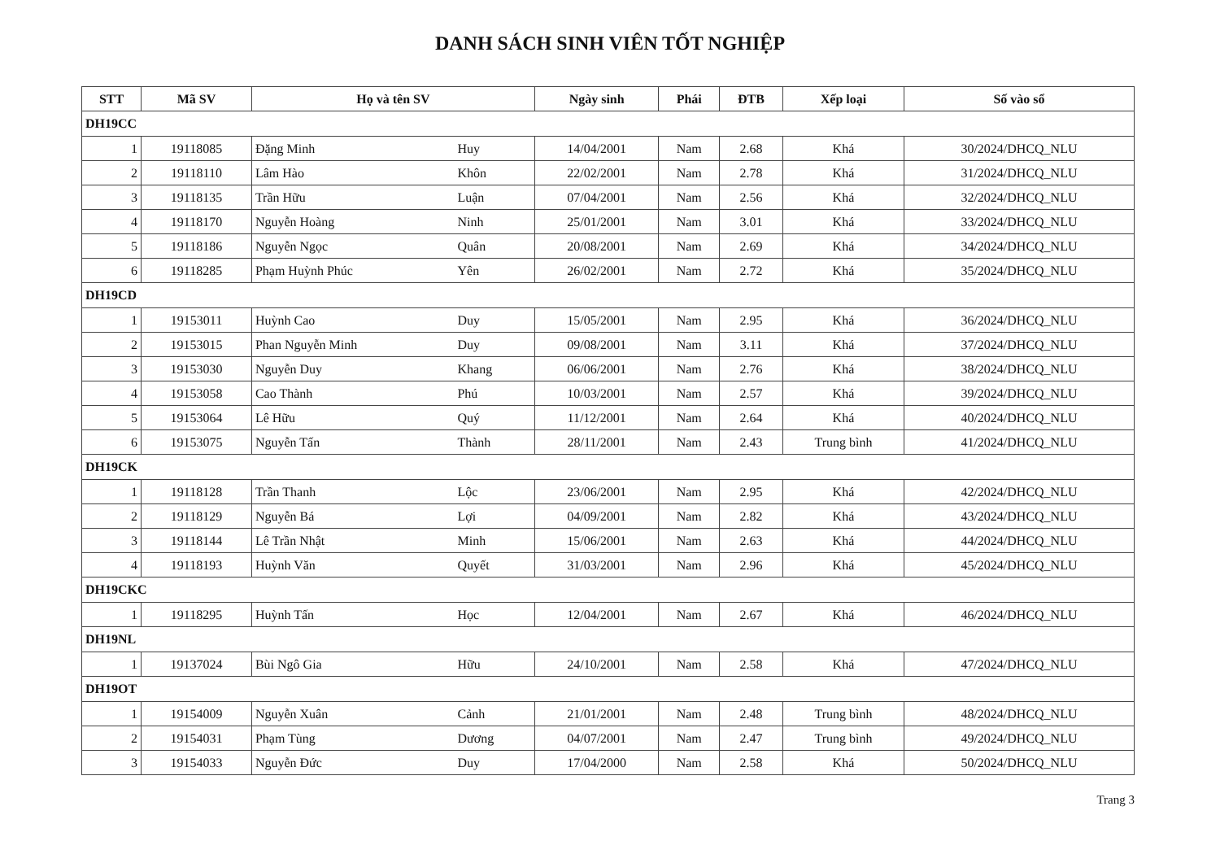DANH SÁCH SINH VIÊN TỐT NGHIỆP
| STT | Mã SV | Họ và tên SV | | Ngày sinh | Phái | ĐTB | Xếp loại | Số vào sổ |
| --- | --- | --- | --- | --- | --- | --- | --- | --- |
| DH19CC | | | | | | | | |
| 1 | 19118085 | Đặng Minh | Huy | 14/04/2001 | Nam | 2.68 | Khá | 30/2024/DHCQ_NLU |
| 2 | 19118110 | Lâm Hào | Khôn | 22/02/2001 | Nam | 2.78 | Khá | 31/2024/DHCQ_NLU |
| 3 | 19118135 | Trần Hữu | Luận | 07/04/2001 | Nam | 2.56 | Khá | 32/2024/DHCQ_NLU |
| 4 | 19118170 | Nguyễn Hoàng | Ninh | 25/01/2001 | Nam | 3.01 | Khá | 33/2024/DHCQ_NLU |
| 5 | 19118186 | Nguyễn Ngọc | Quân | 20/08/2001 | Nam | 2.69 | Khá | 34/2024/DHCQ_NLU |
| 6 | 19118285 | Phạm Huỳnh Phúc | Yên | 26/02/2001 | Nam | 2.72 | Khá | 35/2024/DHCQ_NLU |
| DH19CD | | | | | | | | |
| 1 | 19153011 | Huỳnh Cao | Duy | 15/05/2001 | Nam | 2.95 | Khá | 36/2024/DHCQ_NLU |
| 2 | 19153015 | Phan Nguyễn Minh | Duy | 09/08/2001 | Nam | 3.11 | Khá | 37/2024/DHCQ_NLU |
| 3 | 19153030 | Nguyễn Duy | Khang | 06/06/2001 | Nam | 2.76 | Khá | 38/2024/DHCQ_NLU |
| 4 | 19153058 | Cao Thành | Phú | 10/03/2001 | Nam | 2.57 | Khá | 39/2024/DHCQ_NLU |
| 5 | 19153064 | Lê Hữu | Quý | 11/12/2001 | Nam | 2.64 | Khá | 40/2024/DHCQ_NLU |
| 6 | 19153075 | Nguyễn Tấn | Thành | 28/11/2001 | Nam | 2.43 | Trung bình | 41/2024/DHCQ_NLU |
| DH19CK | | | | | | | | |
| 1 | 19118128 | Trần Thanh | Lộc | 23/06/2001 | Nam | 2.95 | Khá | 42/2024/DHCQ_NLU |
| 2 | 19118129 | Nguyễn Bá | Lợi | 04/09/2001 | Nam | 2.82 | Khá | 43/2024/DHCQ_NLU |
| 3 | 19118144 | Lê Trần Nhật | Minh | 15/06/2001 | Nam | 2.63 | Khá | 44/2024/DHCQ_NLU |
| 4 | 19118193 | Huỳnh Văn | Quyết | 31/03/2001 | Nam | 2.96 | Khá | 45/2024/DHCQ_NLU |
| DH19CKC | | | | | | | | |
| 1 | 19118295 | Huỳnh Tấn | Học | 12/04/2001 | Nam | 2.67 | Khá | 46/2024/DHCQ_NLU |
| DH19NL | | | | | | | | |
| 1 | 19137024 | Bùi Ngô Gia | Hữu | 24/10/2001 | Nam | 2.58 | Khá | 47/2024/DHCQ_NLU |
| DH19OT | | | | | | | | |
| 1 | 19154009 | Nguyễn Xuân | Cảnh | 21/01/2001 | Nam | 2.48 | Trung bình | 48/2024/DHCQ_NLU |
| 2 | 19154031 | Phạm Tùng | Dương | 04/07/2001 | Nam | 2.47 | Trung bình | 49/2024/DHCQ_NLU |
| 3 | 19154033 | Nguyễn Đức | Duy | 17/04/2000 | Nam | 2.58 | Khá | 50/2024/DHCQ_NLU |
Trang 3